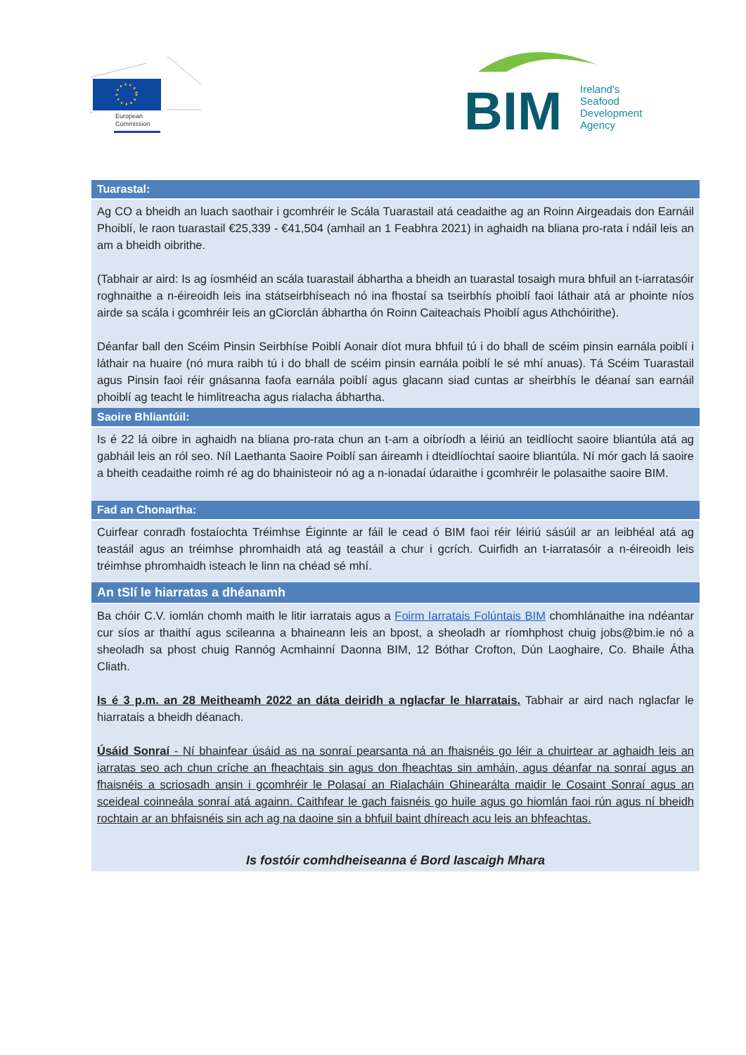European
Commission
BIM
Ireland's
Seafood
Development
Agency
Tuarastal:
Ag CO a bheidh an luach saothair i gcomhréir le Scála Tuarastail atá ceadaithe ag an Roinn Airgeadais don Earnáil Phoiblí, le raon tuarastail €25,339 - €41,504 (amhail an 1 Feabhra 2021) in aghaidh na bliana pro-rata i ndáil leis an am a bheidh oibrithe.
(Tabhair ar aird: Is ag íosmhéid an scála tuarastail ábhartha a bheidh an tuarastal tosaigh mura bhfuil an t-iarratasóir roghnaithe a n-éireoidh leis ina státseirbhíseach nó ina fhostaí sa tseirbhís phoiblí faoi láthair atá ar phointe níos airde sa scála i gcomhréir leis an gCiorclán ábhartha ón Roinn Caiteachais Phoiblí agus Athchóirithe).
Déanfar ball den Scéim Pinsin Seirbhíse Poiblí Aonair díot mura bhfuil tú i do bhall de scéim pinsin earnála poiblí i láthair na huaire (nó mura raibh tú i do bhall de scéim pinsin earnála poiblí le sé mhí anuas). Tá Scéim Tuarastail agus Pinsin faoi réir gnásanna faofa earnála poiblí agus glacann siad cuntas ar sheirbhís le déanaí san earnáil phoiblí ag teacht le himlitreacha agus rialacha ábhartha.
Saoire Bhliantúil:
Is é 22 lá oibre in aghaidh na bliana pro-rata chun an t-am a oibríodh a léiriú an teidlíocht saoire bliantúla atá ag gabháil leis an ról seo. Níl Laethanta Saoire Poiblí san áireamh i dteidlíochtaí saoire bliantúla. Ní mór gach lá saoire a bheith ceadaithe roimh ré ag do bhainisteoir nó ag a n-ionadaí údaraithe i gcomhréir le polasaithe saoire BIM.
Fad an Chonartha:
Cuirfear conradh fostaíochta Tréimhse Éiginnte ar fáil le cead ó BIM faoi réir léiriú sásúil ar an leibhéal atá ag teastáil agus an tréimhse phromhaidh atá ag teastáil a chur i gcrích. Cuirfidh an t-iarratasóir a n-éireoidh leis tréimhse phromhaidh isteach le linn na chéad sé mhí.
An tSlí le hiarratas a dhéanamh
Ba chóir C.V. iomlán chomh maith le litir iarratais agus a Foirm Iarratais Folúntais BIM chomhlánaithe ina ndéantar cur síos ar thaithí agus scileanna a bhaineann leis an bpost, a sheoladh ar ríomhphost chuig jobs@bim.ie nó a sheoladh sa phost chuig Rannóg Acmhainní Daonna BIM, 12 Bóthar Crofton, Dún Laoghaire, Co. Bhaile Átha Cliath.
Is é 3 p.m. an 28 Meitheamh 2022 an dáta deiridh a nglacfar le hIarratais. Tabhair ar aird nach nglacfar le hiarratais a bheidh déanach.
Úsáid Sonraí - Ní bhainfear úsáid as na sonraí pearsanta ná an fhaisnéis go léir a chuirtear ar aghaidh leis an iarratas seo ach chun críche an fheachtais sin agus don fheachtas sin amháin, agus déanfar na sonraí agus an fhaisnéis a scriosadh ansin i gcomhréir le Polasaí an Rialacháin Ghinearálta maidir le Cosaint Sonraí agus an sceideal coinneála sonraí atá againn. Caithfear le gach faisnéis go huile agus go hiomlán faoi rún agus ní bheidh rochtain ar an bhfaisnéis sin ach ag na daoine sin a bhfuil baint dhíreach acu leis an bhfeachtas.
Is fostóir comhdheiseanna é Bord Iascaigh Mhara